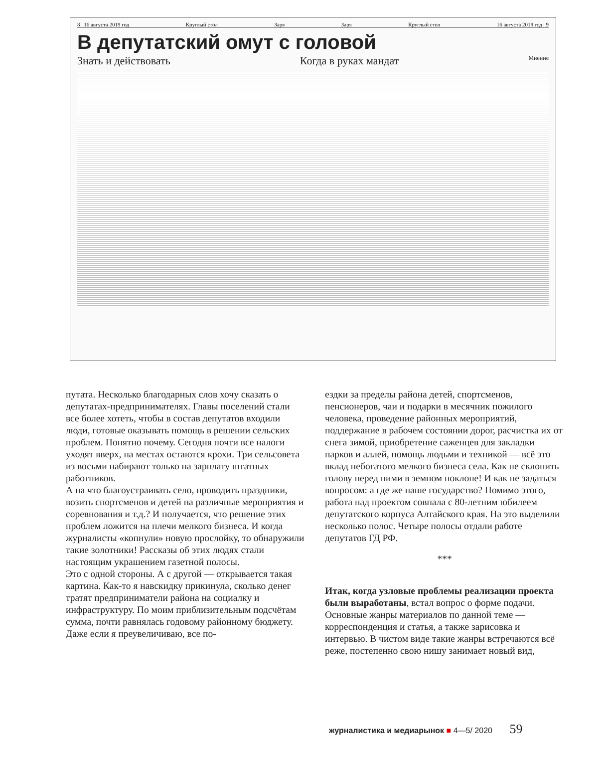8 | 16 августа 2019 год Круглый стол Заря Заря Круглый стол 16 августа 2019 год | 9
В депутатский омут с головой
Знать и действовать Когда в руках мандат Мнение
путата. Несколько благодарных слов хочу сказать о депутатах-предпринимателях. Главы поселений стали все более хотеть, чтобы в состав депутатов входили люди, готовые оказывать помощь в решении сельских проблем. Понятно почему. Сегодня почти все налоги уходят вверх, на местах остаются крохи. Три сельсовета из восьми набирают только на зарплату штатных работников.
А на что благоустраивать село, проводить праздники, возить спортсменов и детей на различные мероприятия и соревнования и т.д.? И получается, что решение этих проблем ложится на плечи мелкого бизнеса. И когда журналисты «копнули» новую прослойку, то обнаружили такие золотники! Рассказы об этих людях стали настоящим украшением газетной полосы.
Это с одной стороны. А с другой — открывается такая картина. Как-то я навскидку прикинула, сколько денег тратят предприниматели района на социалку и инфраструктуру. По моим приблизительным подсчётам сумма, почти равнялась годовому районному бюджету. Даже если я преувеличиваю, все по-
ездки за пределы района детей, спортсменов, пенсионеров, чаи и подарки в месячник пожилого человека, проведение районных мероприятий, поддержание в рабочем состоянии дорог, расчистка их от снега зимой, приобретение саженцев для закладки парков и аллей, помощь людьми и техникой — всё это вклад небогатого мелкого бизнеса села. Как не склонить голову перед ними в земном поклоне! И как не задаться вопросом: а где же наше государство? Помимо этого, работа над проектом совпала с 80-летним юбилеем депутатского корпуса Алтайского края. На это выделили несколько полос. Четыре полосы отдали работе депутатов ГД РФ.
***
Итак, когда узловые проблемы реализации проекта были выработаны, встал вопрос о форме подачи. Основные жанры материалов по данной теме — корреспонденция и статья, а также зарисовка и интервью. В чистом виде такие жанры встречаются всё реже, постепенно свою нишу занимает новый вид,
журналистика и медиарынок ■ 4—5/ 2020 59